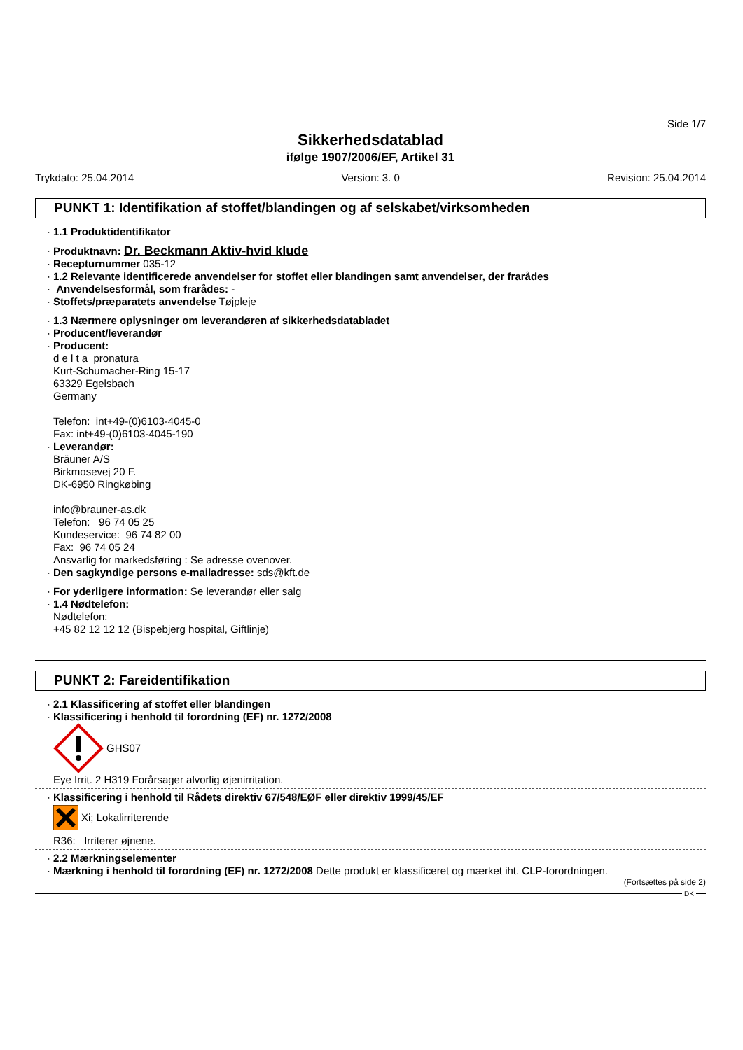Side 1/7
Sikkerhedsdatablad
ifølge 1907/2006/EF, Artikel 31
Trykdato: 25.04.2014 Version: 3. 0 Revision: 25.04.2014
PUNKT 1: Identifikation af stoffet/blandingen og af selskabet/virksomheden
1.1 Produktidentifikator
Produktnavn: Dr. Beckmann Aktiv-hvid klude
Recepturnummer 035-12
1.2 Relevante identificerede anvendelser for stoffet eller blandingen samt anvendelser, der frarådes
Anvendelsesformål, som frarådes: -
Stoffets/præparatets anvendelse Tøjpleje
1.3 Nærmere oplysninger om leverandøren af sikkerhedsdatabladet
Producent/leverandør
Producent:
d e l t a pronatura
Kurt-Schumacher-Ring 15-17
63329 Egelsbach
Germany
Telefon: int+49-(0)6103-4045-0
Fax: int+49-(0)6103-4045-190
Leverandør:
Bräuner A/S
Birkmosevej 20 F.
DK-6950 Ringkøbing
info@brauner-as.dk
Telefon: 96 74 05 25
Kundeservice: 96 74 82 00
Fax: 96 74 05 24
Ansvarlig for markedsføring : Se adresse ovenover.
Den sagkyndige persons e-mailadresse: sds@kft.de
For yderligere information: Se leverandør eller salg
1.4 Nødtelefon:
Nødtelefon:
+45 82 12 12 12 (Bispebjerg hospital, Giftlinje)
PUNKT 2: Fareidentifikation
2.1 Klassificering af stoffet eller blandingen
Klassificering i henhold til forordning (EF) nr. 1272/2008
GHS07
Eye Irrit. 2 H319 Forårsager alvorlig øjenirritation.
Klassificering i henhold til Rådets direktiv 67/548/EØF eller direktiv 1999/45/EF
Xi; Lokalirriterende
R36: Irriterer øjnene.
2.2 Mærkningselementer
Mærkning i henhold til forordning (EF) nr. 1272/2008 Dette produkt er klassificeret og mærket iht. CLP-forordningen.
(Fortsættes på side 2)
DK